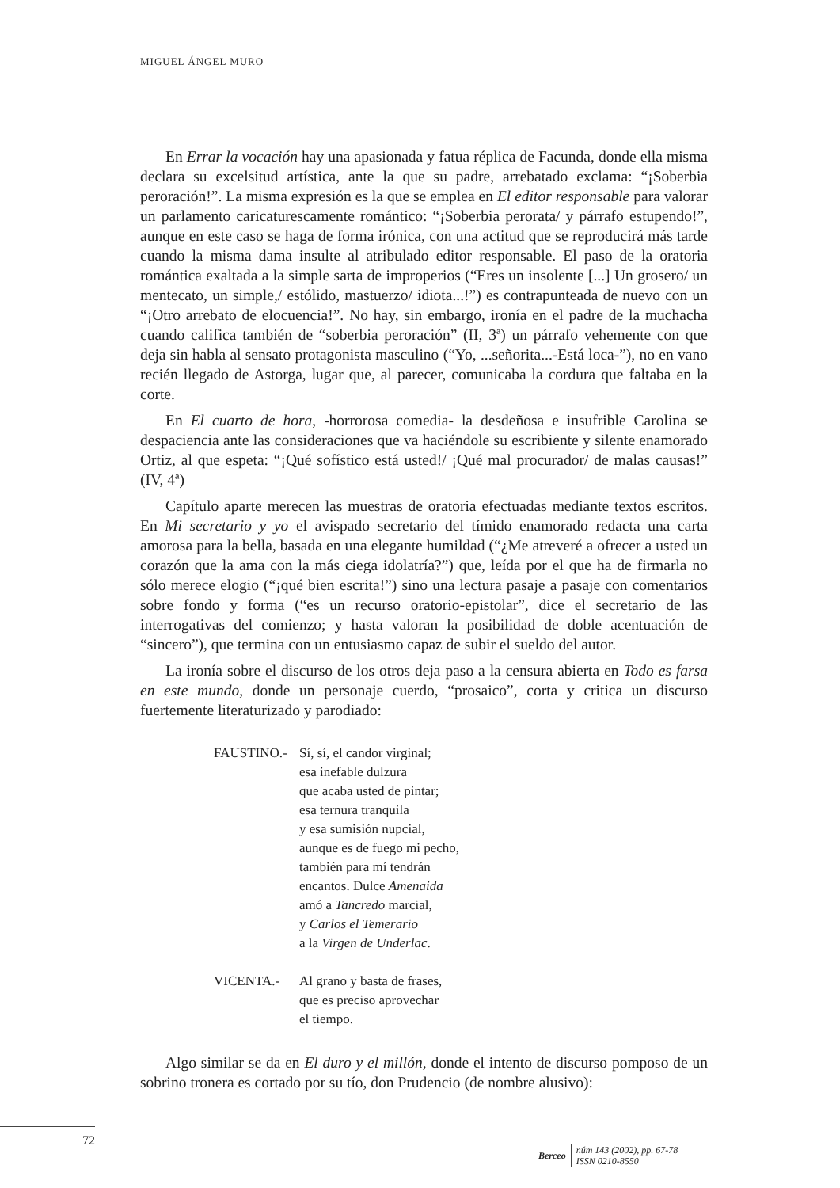MIGUEL ÁNGEL MURO
En Errar la vocación hay una apasionada y fatua réplica de Facunda, donde ella misma declara su excelsitud artística, ante la que su padre, arrebatado exclama: “¡Soberbia peroración!”. La misma expresión es la que se emplea en El editor responsable para valorar un parlamento caricaturescamente romántico: “¡Soberbia perorata/ y párrafo estupendo!”, aunque en este caso se haga de forma irónica, con una actitud que se reproducirá más tarde cuando la misma dama insulte al atribulado editor responsable. El paso de la oratoria romántica exaltada a la simple sarta de improperios (“Eres un insolente [...] Un grosero/ un mentecato, un simple,/ estólido, mastuerzo/ idiota...!”) es contrapunteada de nuevo con un “¡Otro arrebato de elocuencia!”. No hay, sin embargo, ironía en el padre de la muchacha cuando califica también de “soberbia peroración” (II, 3ª) un párrafo vehemente con que deja sin habla al sensato protagonista masculino (“Yo, ...señorita...-Está loca-”), no en vano recién llegado de Astorga, lugar que, al parecer, comunicaba la cordura que faltaba en la corte.
En El cuarto de hora, -horrorosa comedia- la desdeñosa e insufrible Carolina se despaciencia ante las consideraciones que va haciéndole su escribiente y silente enamorado Ortiz, al que espeta: “¡Qué sofístico está usted!/ ¡Qué mal procurador/ de malas causas!” (IV, 4ª)
Capítulo aparte merecen las muestras de oratoria efectuadas mediante textos escritos. En Mi secretario y yo el avispado secretario del tímido enamorado redacta una carta amorosa para la bella, basada en una elegante humildad (“¿Me atreveré a ofrecer a usted un corazón que la ama con la más ciega idolatría?”) que, leída por el que ha de firmarla no sólo merece elogio (“¡qué bien escrita!”) sino una lectura pasaje a pasaje con comentarios sobre fondo y forma (“es un recurso oratorio-epistolar”, dice el secretario de las interrogativas del comienzo; y hasta valoran la posibilidad de doble acentuación de “sincero”), que termina con un entusiasmo capaz de subir el sueldo del autor.
La ironía sobre el discurso de los otros deja paso a la censura abierta en Todo es farsa en este mundo, donde un personaje cuerdo, “prosaico”, corta y critica un discurso fuertemente literaturizado y parodiado:
FAUSTINO.- Sí, sí, el candor virginal;
esa inefable dulzura
que acaba usted de pintar;
esa ternura tranquila
y esa sumisión nupcial,
aunque es de fuego mi pecho,
también para mí tendrán
encantos. Dulce Amenaida
amó a Tancredo marcial,
y Carlos el Temerario
a la Virgen de Underlac.
VICENTA.- Al grano y basta de frases,
que es preciso aprovechar
el tiempo.
Algo similar se da en El duro y el millón, donde el intento de discurso pomposo de un sobrino tronera es cortado por su tío, don Prudencio (de nombre alusivo):
72
Berceo
núm 143 (2002), pp. 67-78
ISSN 0210-8550